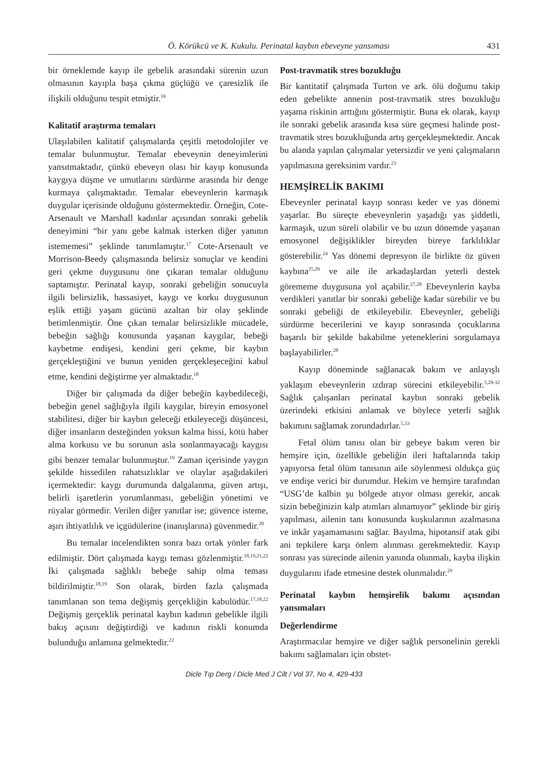Ö. Körükcü ve K. Kukulu. Perinatal kaybın ebeveyne yansıması 431
bir örneklemde kayıp ile gebelik arasındaki sürenin uzun olmasının kayıpla başa çıkma güçlüğü ve çaresizlik ile ilişkili olduğunu tespit etmiştir.<sup>16</sup>
Kalitatif araştırma temaları
Ulaşılabilen kalitatif çalışmalarda çeşitli metodolojiler ve temalar bulunmuştur. Temalar ebeveynin deneyimlerini yansıtmaktadır, çünkü ebeveyn olası bir kayıp konusunda kaygıya düşme ve umutlarını sürdürme arasında bir denge kurmaya çalışmaktadır. Temalar ebeveynlerin karmaşık duygular içerisinde olduğunu göstermektedir. Örneğin, Cote-Arsenault ve Marshall kadınlar açısından sonraki gebelik deneyimini “bir yanı gebe kalmak isterken diğer yanının istememesi” şeklinde tanımlamıştır.<sup>17</sup> Cote-Arsenault ve Morrison-Beedy çalışmasında belirsiz sonuçlar ve kendini geri çekme duygusunu öne çıkaran temalar olduğunu saptamıştır. Perinatal kayıp, sonraki gebeliğin sonucuyla ilgili belirsizlik, hassasiyet, kaygı ve korku duygusunun eşlik ettiği yaşam gücünü azaltan bir olay şeklinde betimlenmiştir. Öne çıkan temalar belirsizlikle mücadele, bebeğin sağlığı konusunda yaşanan kaygılar, bebeği kaybetme endişesi, kendini geri çekme, bir kaybın gerçekleştiğini ve bunun yeniden gerçekleşeceğini kabul etme, kendini değiştirme yer almaktadır.<sup>18</sup>
Diğer bir çalışmada da diğer bebeğin kaybedileceği, bebeğin genel sağlığıyla ilgili kaygılar, bireyin emosyonel stabilitesi, diğer bir kaybın geleceği etkileyeceği düşüncesi, diğer insanların desteğinden yoksun kalma hissi, kötü haber alma korkusu ve bu sorunun asla sonlanmayacağı kaygısı gibi benzer temalar bulunmuştur.<sup>19</sup> Zaman içerisinde yaygın şekilde hissedilen rahatsızlıklar ve olaylar aşağıdakileri içermektedir: kaygı durumunda dalgalanma, güven artışı, belirli işaretlerin yorumlanması, gebeliğin yönetimi ve rüyalar görmedir. Verilen diğer yanıtlar ise; güvence isteme, aşırı ihtiyatlılık ve içgüdülerine (inanışlarına) güvenmedir.<sup>20</sup>
Bu temalar incelendikten sonra bazı ortak yönler fark edilmiştir. Dört çalışmada kaygı teması gözlenmiştir.<sup>18,19,21,22</sup> İki çalışmada sağlıklı bebeğe sahip olma teması bildirilmiştir.<sup>18,19</sup> Son olarak, birden fazla çalışmada tanımlanan son tema değişmiş gerçekliğin kabulüdür.<sup>17,18,22</sup> Değişmiş gerçeklik perinatal kaybın kadının gebelikle ilgili bakış açısını değiştirdiği ve kadının riskli konumda bulunduğu anlamına gelmektedir.<sup>22</sup>
Post-travmatik stres bozukluğu
Bir kantitatif çalışmada Turton ve ark. ölü doğumu takip eden gebelikte annenin post-travmatik stres bozukluğu yaşama riskinin arttığını göstermiştir. Buna ek olarak, kayıp ile sonraki gebelik arasında kısa süre geçmesi halinde post-travmatik stres bozukluğunda artış gerçekleşmektedir. Ancak bu alanda yapılan çalışmalar yetersizdir ve yeni çalışmaların yapılmasına gereksinim vardır.<sup>23</sup>
HEMŞİRELİK BAKIMI
Ebeveynler perinatal kayıp sonrası keder ve yas dönemi yaşarlar. Bu süreçte ebeveynlerin yaşadığı yas şiddetli, karmaşık, uzun süreli olabilir ve bu uzun dönemde yaşanan emosyonel değişiklikler bireyden bireye farklılıklar gösterebilir.<sup>24</sup> Yas dönemi depresyon ile birlikte öz güven kaybına<sup>25,26</sup> ve aile ile arkadaşlardan yeterli destek görememe duygusuna yol açabilir.<sup>27,28</sup> Ebeveynlerin kayba verdikleri yanıtlar bir sonraki gebeliğe kadar sürebilir ve bu sonraki gebeliği de etkileyebilir. Ebeveynler, gebeliği sürdürme becerilerini ve kayıp sonrasında çocuklarına başarılı bir şekilde bakabilme yeteneklerini sorgulamaya başlayabilirler.<sup>28</sup>
Kayıp döneminde sağlanacak bakım ve anlayışlı yaklaşım ebeveynlerin ızdırap sürecini etkileyebilir.<sup>5,29-32</sup> Sağlık çalışanları perinatal kaybın sonraki gebelik üzerindeki etkisini anlamak ve böylece yeterli sağlık bakımını sağlamak zorundadırlar.<sup>5,33</sup>
Fetal ölüm tanısı olan bir gebeye bakım veren bir hemşire için, özellikle gebeliğin ileri haftalarında takip yapıyorsa fetal ölüm tanısının aile söylenmesi oldukça güç ve endişe verici bir durumdur. Hekim ve hemşire tarafından “USG’de kalbin şu bölgede atıyor olması gerekir, ancak sizin bebeğinizin kalp atımları alınamıyor” şeklinde bir giriş yapılması, ailenin tanı konusunda kuşkularının azalmasına ve inkâr yaşamamasını sağlar. Bayılma, hipotansif atak gibi ani tepkilere karşı önlem alınması gerekmektedir. Kayıp sonrası yas sürecinde ailenin yanında olunmalı, kayba ilişkin duygularını ifade etmesine destek olunmalıdır.<sup>29</sup>
Perinatal kaybın hemşirelik bakımı açısından yansımaları
Değerlendirme
Araştırmacılar hemşire ve diğer sağlık personelinin gerekli bakımı sağlamaları için obstet-
Dicle Tıp Derg / Dicle Med J Cilt / Vol 37, No 4, 429-433